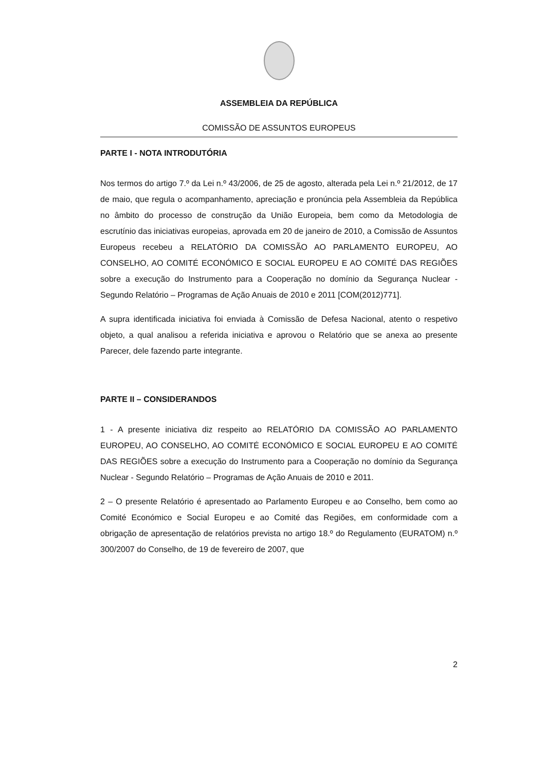ASSEMBLEIA DA REPÚBLICA
COMISSÃO DE ASSUNTOS EUROPEUS
PARTE I - NOTA INTRODUTÓRIA
Nos termos do artigo 7.º da Lei n.º 43/2006, de 25 de agosto, alterada pela Lei n.º 21/2012, de 17 de maio, que regula o acompanhamento, apreciação e pronúncia pela Assembleia da República no âmbito do processo de construção da União Europeia, bem como da Metodologia de escrutínio das iniciativas europeias, aprovada em 20 de janeiro de 2010, a Comissão de Assuntos Europeus recebeu a RELATÓRIO DA COMISSÃO AO PARLAMENTO EUROPEU, AO CONSELHO, AO COMITÉ ECONÓMICO E SOCIAL EUROPEU E AO COMITÉ DAS REGIÕES sobre a execução do Instrumento para a Cooperação no domínio da Segurança Nuclear - Segundo Relatório – Programas de Ação Anuais de 2010 e 2011 [COM(2012)771].
A supra identificada iniciativa foi enviada à Comissão de Defesa Nacional, atento o respetivo objeto, a qual analisou a referida iniciativa e aprovou o Relatório que se anexa ao presente Parecer, dele fazendo parte integrante.
PARTE II – CONSIDERANDOS
1 - A presente iniciativa diz respeito ao RELATÓRIO DA COMISSÃO AO PARLAMENTO EUROPEU, AO CONSELHO, AO COMITÉ ECONÓMICO E SOCIAL EUROPEU E AO COMITÉ DAS REGIÕES sobre a execução do Instrumento para a Cooperação no domínio da Segurança Nuclear - Segundo Relatório – Programas de Ação Anuais de 2010 e 2011.
2 – O presente Relatório é apresentado ao Parlamento Europeu e ao Conselho, bem como ao Comité Económico e Social Europeu e ao Comité das Regiões, em conformidade com a obrigação de apresentação de relatórios prevista no artigo 18.º do Regulamento (EURATOM) n.º 300/2007 do Conselho, de 19 de fevereiro de 2007, que
2